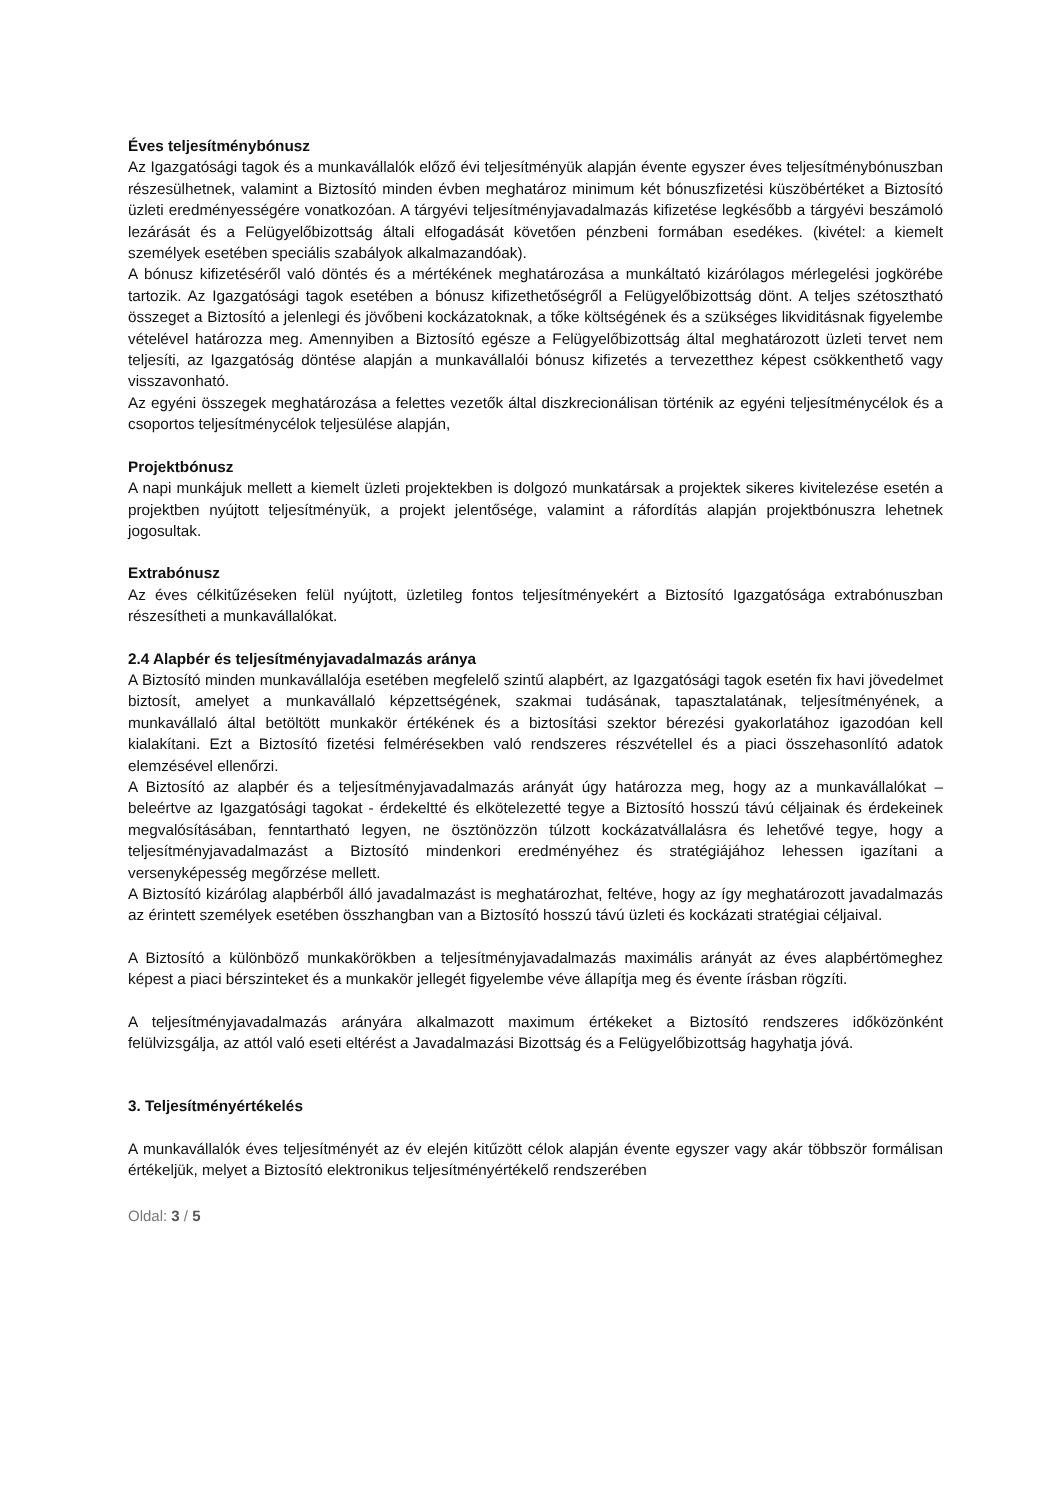Éves teljesítménybónusz
Az Igazgatósági tagok és a munkavállalók előző évi teljesítményük alapján évente egyszer éves teljesítménybónuszban részesülhetnek, valamint a Biztosító minden évben meghatároz minimum két bónuszfizetési küszöbértéket a Biztosító üzleti eredményességére vonatkozóan. A tárgyévi teljesítményjavadalmazás kifizetése legkésőbb a tárgyévi beszámoló lezárását és a Felügyelőbizottság általi elfogadását követően pénzbeni formában esedékes. (kivétel: a kiemelt személyek esetében speciális szabályok alkalmazandóak).
A bónusz kifizetéséről való döntés és a mértékének meghatározása a munkáltató kizárólagos mérlegelési jogkörébe tartozik. Az Igazgatósági tagok esetében a bónusz kifizethetőségről a Felügyelőbizottság dönt. A teljes szétosztható összeget a Biztosító a jelenlegi és jövőbeni kockázatoknak, a tőke költségének és a szükséges likviditásnak figyelembe vételével határozza meg. Amennyiben a Biztosító egésze a Felügyelőbizottság által meghatározott üzleti tervet nem teljesíti, az Igazgatóság döntése alapján a munkavállalói bónusz kifizetés a tervezetthez képest csökkenthető vagy visszavonható.
Az egyéni összegek meghatározása a felettes vezetők által diszkrecionálisan történik az egyéni teljesítménycélok és a csoportos teljesítménycélok teljesülése alapján,
Projektbónusz
A napi munkájuk mellett a kiemelt üzleti projektekben is dolgozó munkatársak a projektek sikeres kivitelezése esetén a projektben nyújtott teljesítményük, a projekt jelentősége, valamint a ráfordítás alapján projektbónuszra lehetnek jogosultak.
Extrabónusz
Az éves célkitűzéseken felül nyújtott, üzletileg fontos teljesítményekért a Biztosító Igazgatósága extrabónuszban részesítheti a munkavállalókat.
2.4 Alapbér és teljesítményjavadalmazás aránya
A Biztosító minden munkavállalója esetében megfelelő szintű alapbért, az Igazgatósági tagok esetén fix havi jövedelmet biztosít, amelyet a munkavállaló képzettségének, szakmai tudásának, tapasztalatának, teljesítményének, a munkavállaló által betöltött munkakör értékének és a biztosítási szektor bérezési gyakorlatához igazodóan kell kialakítani. Ezt a Biztosító fizetési felmérésekben való rendszeres részvétellel és a piaci összehasonlító adatok elemzésével ellenőrzi.
A Biztosító az alapbér és a teljesítményjavadalmazás arányát úgy határozza meg, hogy az a munkavállalókat – beleértve az Igazgatósági tagokat - érdekeltté és elkötelezetté tegye a Biztosító hosszú távú céljainak és érdekeinek megvalósításában, fenntartható legyen, ne ösztönözzön túlzott kockázatvállalásra és lehetővé tegye, hogy a teljesítményjavadalmazást a Biztosító mindenkori eredményéhez és stratégiájához lehessen igazítani a versenyképesség megőrzése mellett.
A Biztosító kizárólag alapbérből álló javadalmazást is meghatározhat, feltéve, hogy az így meghatározott javadalmazás az érintett személyek esetében összhangban van a Biztosító hosszú távú üzleti és kockázati stratégiai céljaival.
A Biztosító a különböző munkakörökben a teljesítményjavadalmazás maximális arányát az éves alapbértömeghez képest a piaci bérszinteket és a munkakör jellegét figyelembe véve állapítja meg és évente írásban rögzíti.
A teljesítményjavadalmazás arányára alkalmazott maximum értékeket a Biztosító rendszeres időközönként felülvizsgálja, az attól való eseti eltérést a Javadalmazási Bizottság és a Felügyelőbizottság hagyhatja jóvá.
3. Teljesítményértékelés
A munkavállalók éves teljesítményét az év elején kitűzött célok alapján évente egyszer vagy akár többször formálisan értékeljük, melyet a Biztosító elektronikus teljesítményértékelő rendszerében
Oldal: 3 / 5